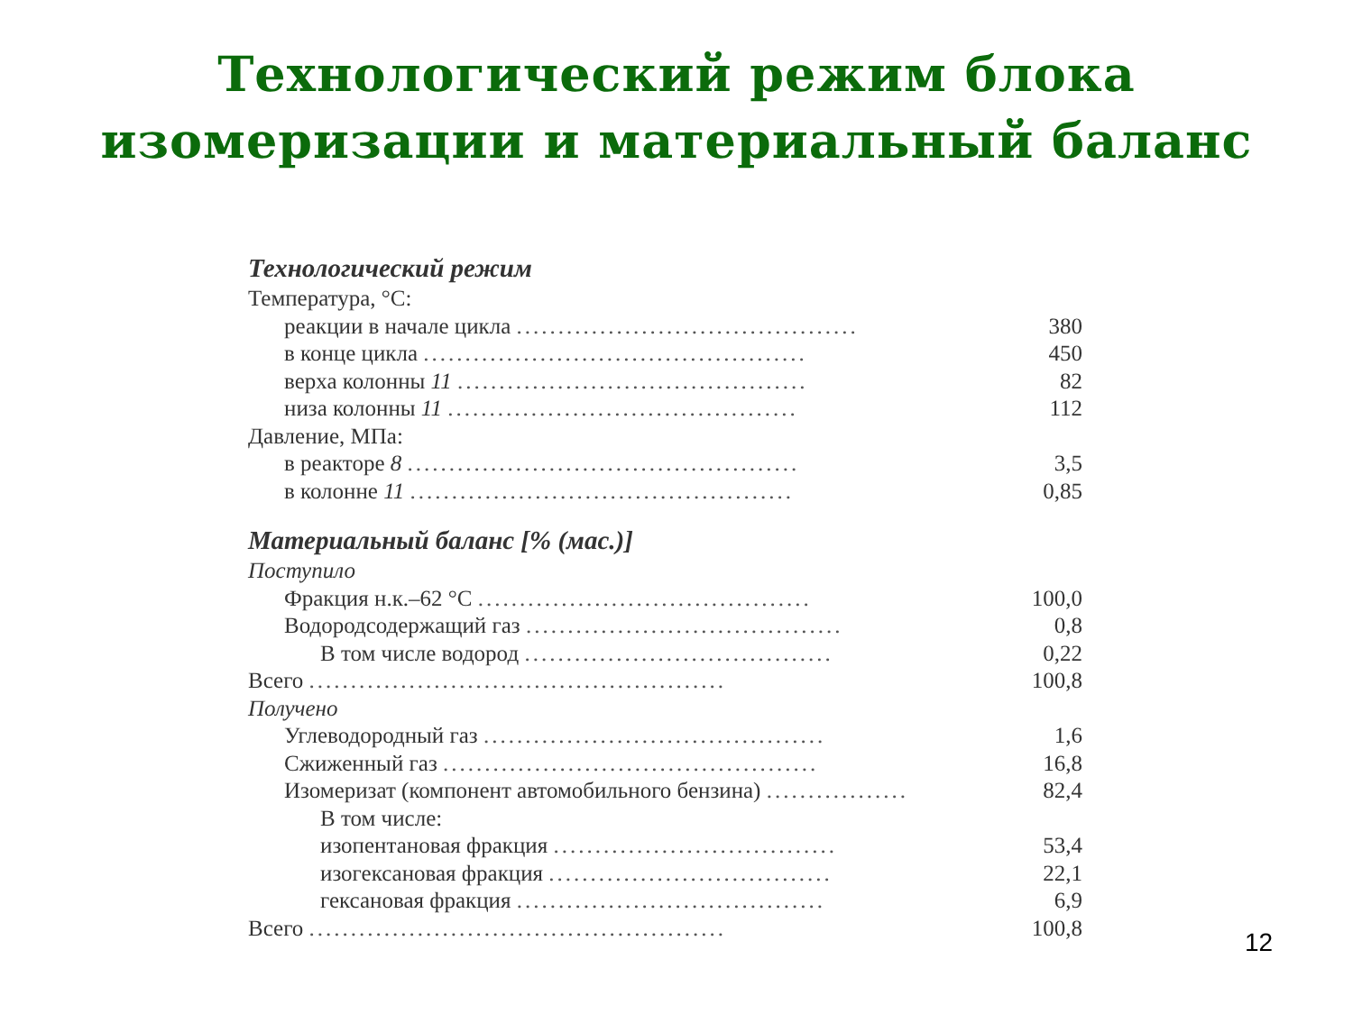Технологический режим блока
изомеризации и материальный баланс
Технологический режим
| Температура, °С: | |
| реакции в начале цикла ......................................... | 380 |
| в конце цикла .............................................. | 450 |
| верха колонны 11 .......................................... | 82 |
| низа колонны 11 .......................................... | 112 |
| Давление, МПа: | |
| в реакторе 8 ............................................... | 3,5 |
| в колонне 11 .............................................. | 0,85 |
Материальный баланс [% (мас.)]
| Поступило | |
| Фракция н.к.–62 °С ........................................ | 100,0 |
| Водородсодержащий газ ...................................... | 0,8 |
| В том числе водород ..................................... | 0,22 |
| Всего .................................................. | 100,8 |
| Получено | |
| Углеводородный газ ......................................... | 1,6 |
| Сжиженный газ ............................................. | 16,8 |
| Изомеризат (компонент автомобильного бензина) ................. | 82,4 |
| В том числе: | |
| изопентановая фракция .................................. | 53,4 |
| изогексановая фракция .................................. | 22,1 |
| гексановая фракция ..................................... | 6,9 |
| Всего .................................................. | 100,8 |
12